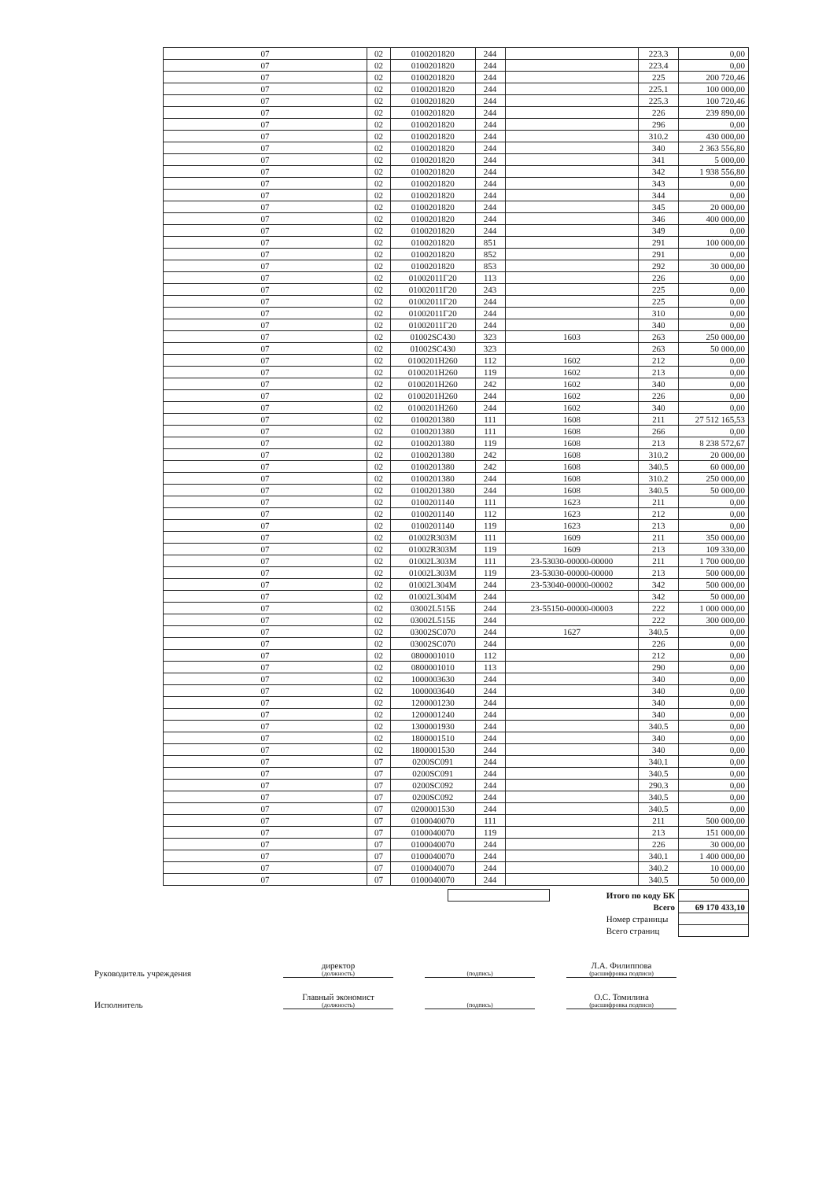| 07 | 02 | 0100201820 | 244 | | 223.3 | 0,00 |
| 07 | 02 | 0100201820 | 244 | | 223.4 | 0,00 |
| 07 | 02 | 0100201820 | 244 | | 225 | 200 720,46 |
| 07 | 02 | 0100201820 | 244 | | 225.1 | 100 000,00 |
| 07 | 02 | 0100201820 | 244 | | 225.3 | 100 720,46 |
| 07 | 02 | 0100201820 | 244 | | 226 | 239 890,00 |
| 07 | 02 | 0100201820 | 244 | | 296 | 0,00 |
| 07 | 02 | 0100201820 | 244 | | 310.2 | 430 000,00 |
| 07 | 02 | 0100201820 | 244 | | 340 | 2 363 556,80 |
| 07 | 02 | 0100201820 | 244 | | 341 | 5 000,00 |
| 07 | 02 | 0100201820 | 244 | | 342 | 1 938 556,80 |
| 07 | 02 | 0100201820 | 244 | | 343 | 0,00 |
| 07 | 02 | 0100201820 | 244 | | 344 | 0,00 |
| 07 | 02 | 0100201820 | 244 | | 345 | 20 000,00 |
| 07 | 02 | 0100201820 | 244 | | 346 | 400 000,00 |
| 07 | 02 | 0100201820 | 244 | | 349 | 0,00 |
| 07 | 02 | 0100201820 | 851 | | 291 | 100 000,00 |
| 07 | 02 | 0100201820 | 852 | | 291 | 0,00 |
| 07 | 02 | 0100201820 | 853 | | 292 | 30 000,00 |
| 07 | 02 | 01002011Г20 | 113 | | 226 | 0,00 |
| 07 | 02 | 01002011Г20 | 243 | | 225 | 0,00 |
| 07 | 02 | 01002011Г20 | 244 | | 225 | 0,00 |
| 07 | 02 | 01002011Г20 | 244 | | 310 | 0,00 |
| 07 | 02 | 01002011Г20 | 244 | | 340 | 0,00 |
| 07 | 02 | 01002SC430 | 323 | 1603 | 263 | 250 000,00 |
| 07 | 02 | 01002SC430 | 323 | | 263 | 50 000,00 |
| 07 | 02 | 0100201Н260 | 112 | 1602 | 212 | 0,00 |
| 07 | 02 | 0100201Н260 | 119 | 1602 | 213 | 0,00 |
| 07 | 02 | 0100201Н260 | 242 | 1602 | 340 | 0,00 |
| 07 | 02 | 0100201Н260 | 244 | 1602 | 226 | 0,00 |
| 07 | 02 | 0100201Н260 | 244 | 1602 | 340 | 0,00 |
| 07 | 02 | 0100201380 | 111 | 1608 | 211 | 27 512 165,53 |
| 07 | 02 | 0100201380 | 111 | 1608 | 266 | 0,00 |
| 07 | 02 | 0100201380 | 119 | 1608 | 213 | 8 238 572,67 |
| 07 | 02 | 0100201380 | 242 | 1608 | 310.2 | 20 000,00 |
| 07 | 02 | 0100201380 | 242 | 1608 | 340.5 | 60 000,00 |
| 07 | 02 | 0100201380 | 244 | 1608 | 310.2 | 250 000,00 |
| 07 | 02 | 0100201380 | 244 | 1608 | 340.5 | 50 000,00 |
| 07 | 02 | 0100201140 | 111 | 1623 | 211 | 0,00 |
| 07 | 02 | 0100201140 | 112 | 1623 | 212 | 0,00 |
| 07 | 02 | 0100201140 | 119 | 1623 | 213 | 0,00 |
| 07 | 02 | 01002R303M | 111 | 1609 | 211 | 350 000,00 |
| 07 | 02 | 01002R303M | 119 | 1609 | 213 | 109 330,00 |
| 07 | 02 | 01002L303M | 111 | 23-53030-00000-00000 | 211 | 1 700 000,00 |
| 07 | 02 | 01002L303M | 119 | 23-53030-00000-00000 | 213 | 500 000,00 |
| 07 | 02 | 01002L304M | 244 | 23-53040-00000-00002 | 342 | 500 000,00 |
| 07 | 02 | 01002L304M | 244 | | 342 | 50 000,00 |
| 07 | 02 | 03002L515Б | 244 | 23-55150-00000-00003 | 222 | 1 000 000,00 |
| 07 | 02 | 03002L515Б | 244 | | 222 | 300 000,00 |
| 07 | 02 | 03002SC070 | 244 | 1627 | 340.5 | 0,00 |
| 07 | 02 | 03002SC070 | 244 | | 226 | 0,00 |
| 07 | 02 | 0800001010 | 112 | | 212 | 0,00 |
| 07 | 02 | 0800001010 | 113 | | 290 | 0,00 |
| 07 | 02 | 1000003630 | 244 | | 340 | 0,00 |
| 07 | 02 | 1000003640 | 244 | | 340 | 0,00 |
| 07 | 02 | 1200001230 | 244 | | 340 | 0,00 |
| 07 | 02 | 1200001240 | 244 | | 340 | 0,00 |
| 07 | 02 | 1300001930 | 244 | | 340.5 | 0,00 |
| 07 | 02 | 1800001510 | 244 | | 340 | 0,00 |
| 07 | 02 | 1800001530 | 244 | | 340 | 0,00 |
| 07 | 07 | 0200SC091 | 244 | | 340.1 | 0,00 |
| 07 | 07 | 0200SC091 | 244 | | 340.5 | 0,00 |
| 07 | 07 | 0200SC092 | 244 | | 290.3 | 0,00 |
| 07 | 07 | 0200SC092 | 244 | | 340.5 | 0,00 |
| 07 | 07 | 0200001530 | 244 | | 340.5 | 0,00 |
| 07 | 07 | 0100040070 | 111 | | 211 | 500 000,00 |
| 07 | 07 | 0100040070 | 119 | | 213 | 151 000,00 |
| 07 | 07 | 0100040070 | 244 | | 226 | 30 000,00 |
| 07 | 07 | 0100040070 | 244 | | 340.1 | 1 400 000,00 |
| 07 | 07 | 0100040070 | 244 | | 340.2 | 10 000,00 |
| 07 | 07 | 0100040070 | 244 | | 340.5 | 50 000,00 |
| | | Итого по коду БК | |
| | | Всего | 69 170 433,10 |
| | | Номер страницы | |
| | | Всего страниц | |
Руководитель учреждения
директор
(должность)
(подпись)
Л.А. Филиппова
(расшифровка подписи)
Исполнитель
Главный экономист
(должность)
(подпись)
О.С. Томилина
(расшифровка подписи)